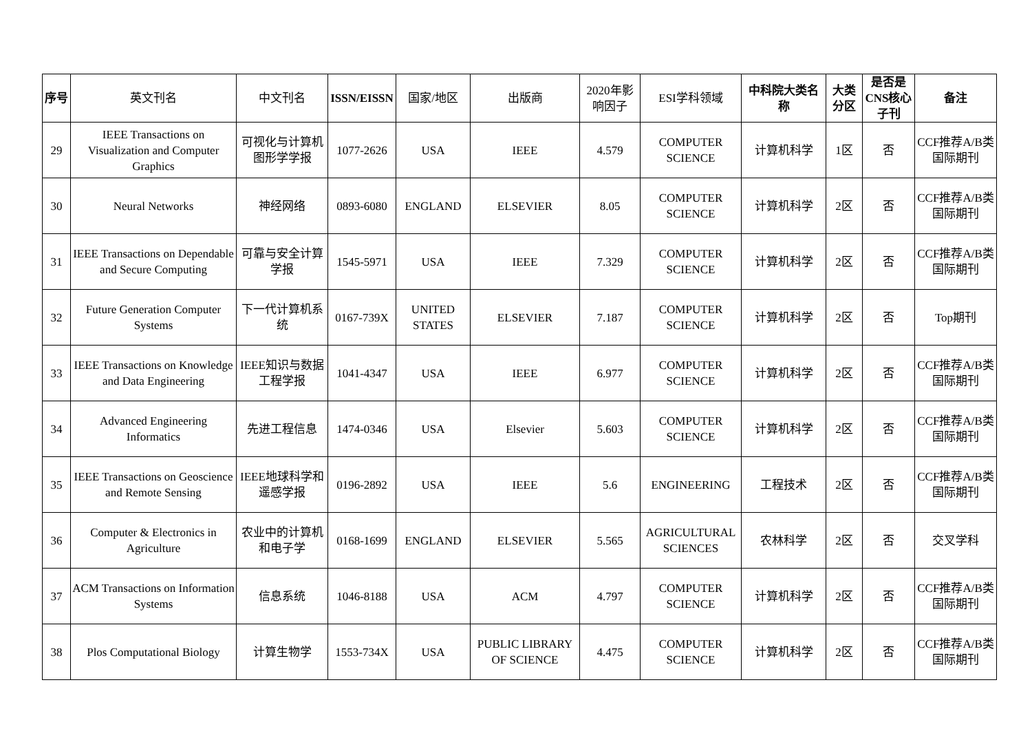| 序号 | 英文刊名 | 中文刊名 | ISSN/EISSN | 国家/地区 | 出版商 | 2020年影响因子 | ESI学科领域 | 中科院大类名称 | 大类分区 | 是否是CNS核心子刊 | 备注 |
| --- | --- | --- | --- | --- | --- | --- | --- | --- | --- | --- | --- |
| 29 | IEEE Transactions on Visualization and Computer Graphics | 可视化与计算机图形学学报 | 1077-2626 | USA | IEEE | 4.579 | COMPUTER SCIENCE | 计算机科学 | 1区 | 否 | CCF推荐A/B类国际期刊 |
| 30 | Neural Networks | 神经网络 | 0893-6080 | ENGLAND | ELSEVIER | 8.05 | COMPUTER SCIENCE | 计算机科学 | 2区 | 否 | CCF推荐A/B类国际期刊 |
| 31 | IEEE Transactions on Dependable and Secure Computing | 可靠与安全计算学报 | 1545-5971 | USA | IEEE | 7.329 | COMPUTER SCIENCE | 计算机科学 | 2区 | 否 | CCF推荐A/B类国际期刊 |
| 32 | Future Generation Computer Systems | 下一代计算机系统 | 0167-739X | UNITED STATES | ELSEVIER | 7.187 | COMPUTER SCIENCE | 计算机科学 | 2区 | 否 | Top期刊 |
| 33 | IEEE Transactions on Knowledge and Data Engineering | IEEE知识与数据工程学报 | 1041-4347 | USA | IEEE | 6.977 | COMPUTER SCIENCE | 计算机科学 | 2区 | 否 | CCF推荐A/B类国际期刊 |
| 34 | Advanced Engineering Informatics | 先进工程信息 | 1474-0346 | USA | Elsevier | 5.603 | COMPUTER SCIENCE | 计算机科学 | 2区 | 否 | CCF推荐A/B类国际期刊 |
| 35 | IEEE Transactions on Geoscience and Remote Sensing | IEEE地球科学和遥感学报 | 0196-2892 | USA | IEEE | 5.6 | ENGINEERING | 工程技术 | 2区 | 否 | CCF推荐A/B类国际期刊 |
| 36 | Computer & Electronics in Agriculture | 农业中的计算机和电子学 | 0168-1699 | ENGLAND | ELSEVIER | 5.565 | AGRICULTURAL SCIENCES | 农林科学 | 2区 | 否 | 交叉学科 |
| 37 | ACM Transactions on Information Systems | 信息系统 | 1046-8188 | USA | ACM | 4.797 | COMPUTER SCIENCE | 计算机科学 | 2区 | 否 | CCF推荐A/B类国际期刊 |
| 38 | Plos Computational Biology | 计算生物学 | 1553-734X | USA | PUBLIC LIBRARY OF SCIENCE | 4.475 | COMPUTER SCIENCE | 计算机科学 | 2区 | 否 | CCF推荐A/B类国际期刊 |